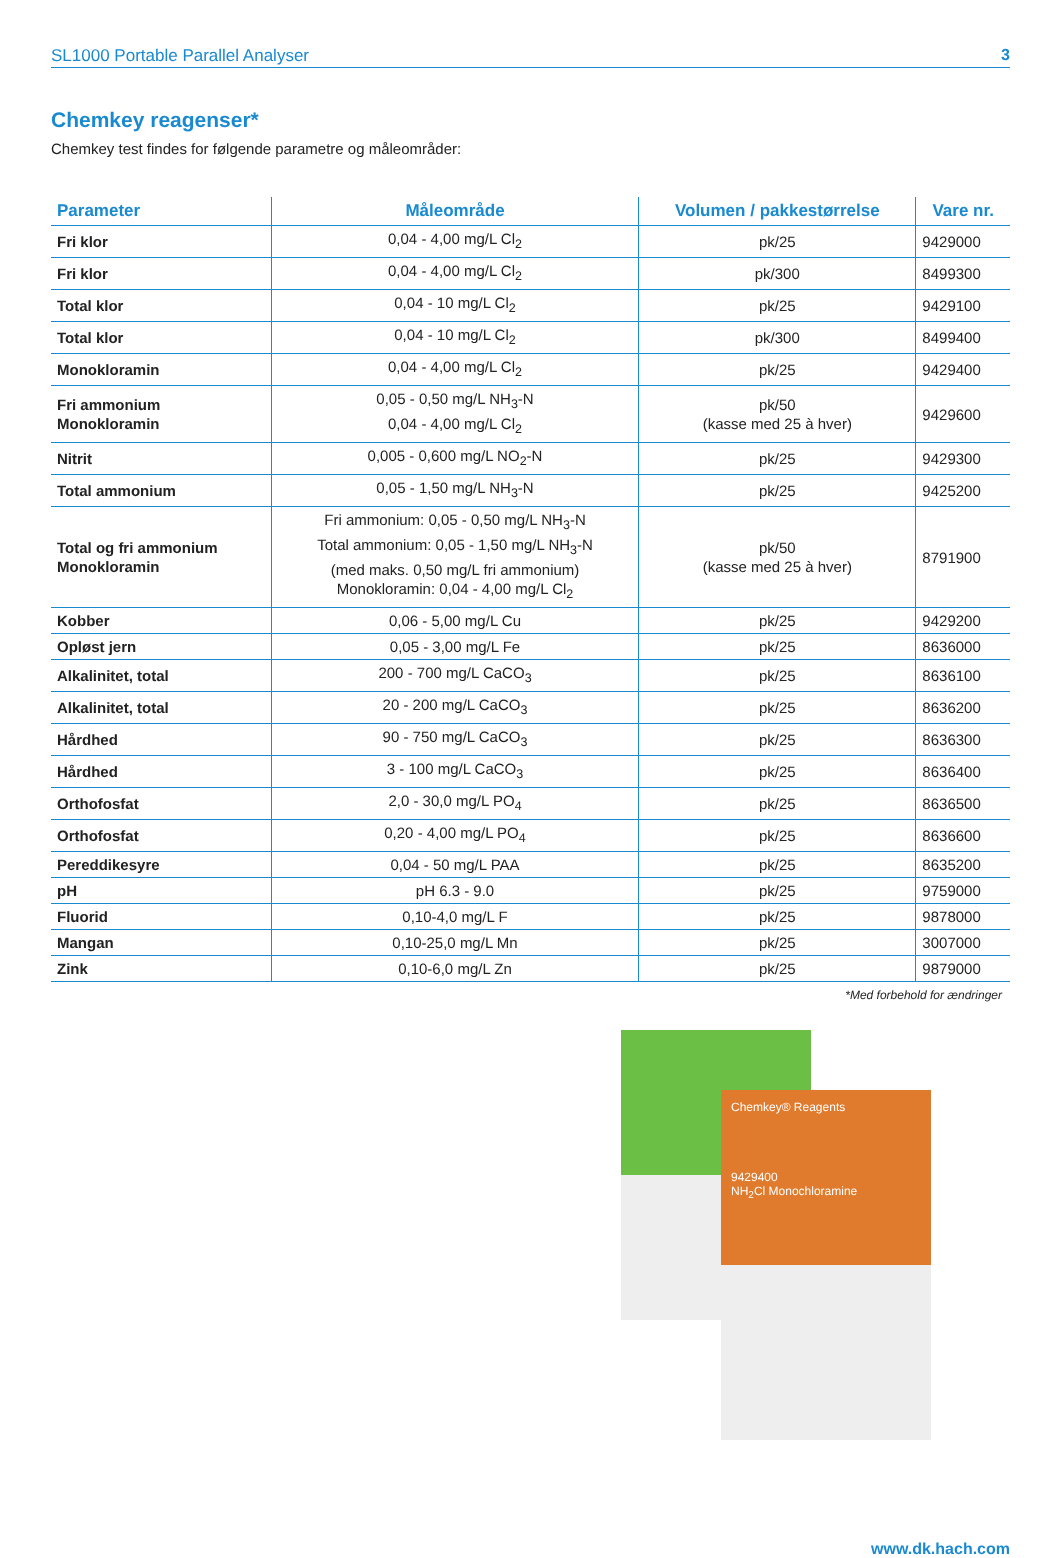SL1000 Portable Parallel Analyser 3
Chemkey reagenser*
Chemkey test findes for følgende parametre og måleområder:
| Parameter | Måleområde | Volumen / pakkestørrelse | Vare nr. |
| --- | --- | --- | --- |
| Fri klor | 0,04 - 4,00 mg/L Cl<sub>2</sub> | pk/25 | 9429000 |
| Fri klor | 0,04 - 4,00 mg/L Cl<sub>2</sub> | pk/300 | 8499300 |
| Total klor | 0,04 - 10 mg/L Cl<sub>2</sub> | pk/25 | 9429100 |
| Total klor | 0,04 - 10 mg/L Cl<sub>2</sub> | pk/300 | 8499400 |
| Monokloramin | 0,04 - 4,00 mg/L Cl<sub>2</sub> | pk/25 | 9429400 |
| Fri ammonium Monokloramin | 0,05 - 0,50 mg/L NH<sub>3</sub>-N 0,04 - 4,00 mg/L Cl<sub>2</sub> | pk/50 (kasse med 25 à hver) | 9429600 |
| Nitrit | 0,005 - 0,600 mg/L NO<sub>2</sub>-N | pk/25 | 9429300 |
| Total ammonium | 0,05 - 1,50 mg/L NH<sub>3</sub>-N | pk/25 | 9425200 |
| Total og fri ammonium Monokloramin | Fri ammonium: 0,05 - 0,50 mg/L NH<sub>3</sub>-N Total ammonium: 0,05 - 1,50 mg/L NH<sub>3</sub>-N (med maks. 0,50 mg/L fri ammonium) Monokloramin: 0,04 - 4,00 mg/L Cl<sub>2</sub> | pk/50 (kasse med 25 à hver) | 8791900 |
| Kobber | 0,06 - 5,00 mg/L Cu | pk/25 | 9429200 |
| Opløst jern | 0,05 - 3,00 mg/L Fe | pk/25 | 8636000 |
| Alkalinitet, total | 200 - 700 mg/L CaCO<sub>3</sub> | pk/25 | 8636100 |
| Alkalinitet, total | 20 - 200 mg/L CaCO<sub>3</sub> | pk/25 | 8636200 |
| Hårdhed | 90 - 750 mg/L CaCO<sub>3</sub> | pk/25 | 8636300 |
| Hårdhed | 3 - 100 mg/L CaCO<sub>3</sub> | pk/25 | 8636400 |
| Orthofosfat | 2,0 - 30,0 mg/L PO<sub>4</sub> | pk/25 | 8636500 |
| Orthofosfat | 0,20 - 4,00 mg/L PO<sub>4</sub> | pk/25 | 8636600 |
| Pereddikesyre | 0,04 - 50 mg/L PAA | pk/25 | 8635200 |
| pH | pH 6.3 - 9.0 | pk/25 | 9759000 |
| Fluorid | 0,10-4,0 mg/L F | pk/25 | 9878000 |
| Mangan | 0,10-25,0 mg/L Mn | pk/25 | 3007000 |
| Zink | 0,10-6,0 mg/L Zn | pk/25 | 9879000 |
*Med forbehold for ændringer
Chemkey® Reagents
9429400
NH<sub>2</sub>Cl Monochloramine
www.dk.hach.com